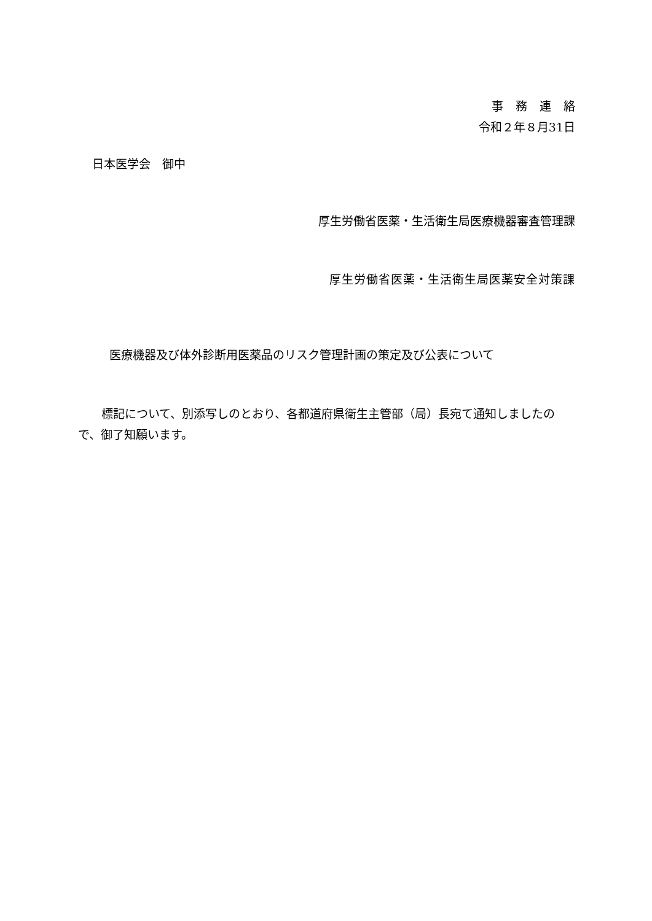事務連絡
令和２年８月31日
日本医学会　御中
厚生労働省医薬・生活衛生局医療機器審査管理課
厚生労働省医薬・生活衛生局医薬安全対策課
医療機器及び体外診断用医薬品のリスク管理計画の策定及び公表について
　　標記について、別添写しのとおり、各都道府県衛生主管部（局）長宛て通知しましたので、御了知願います。